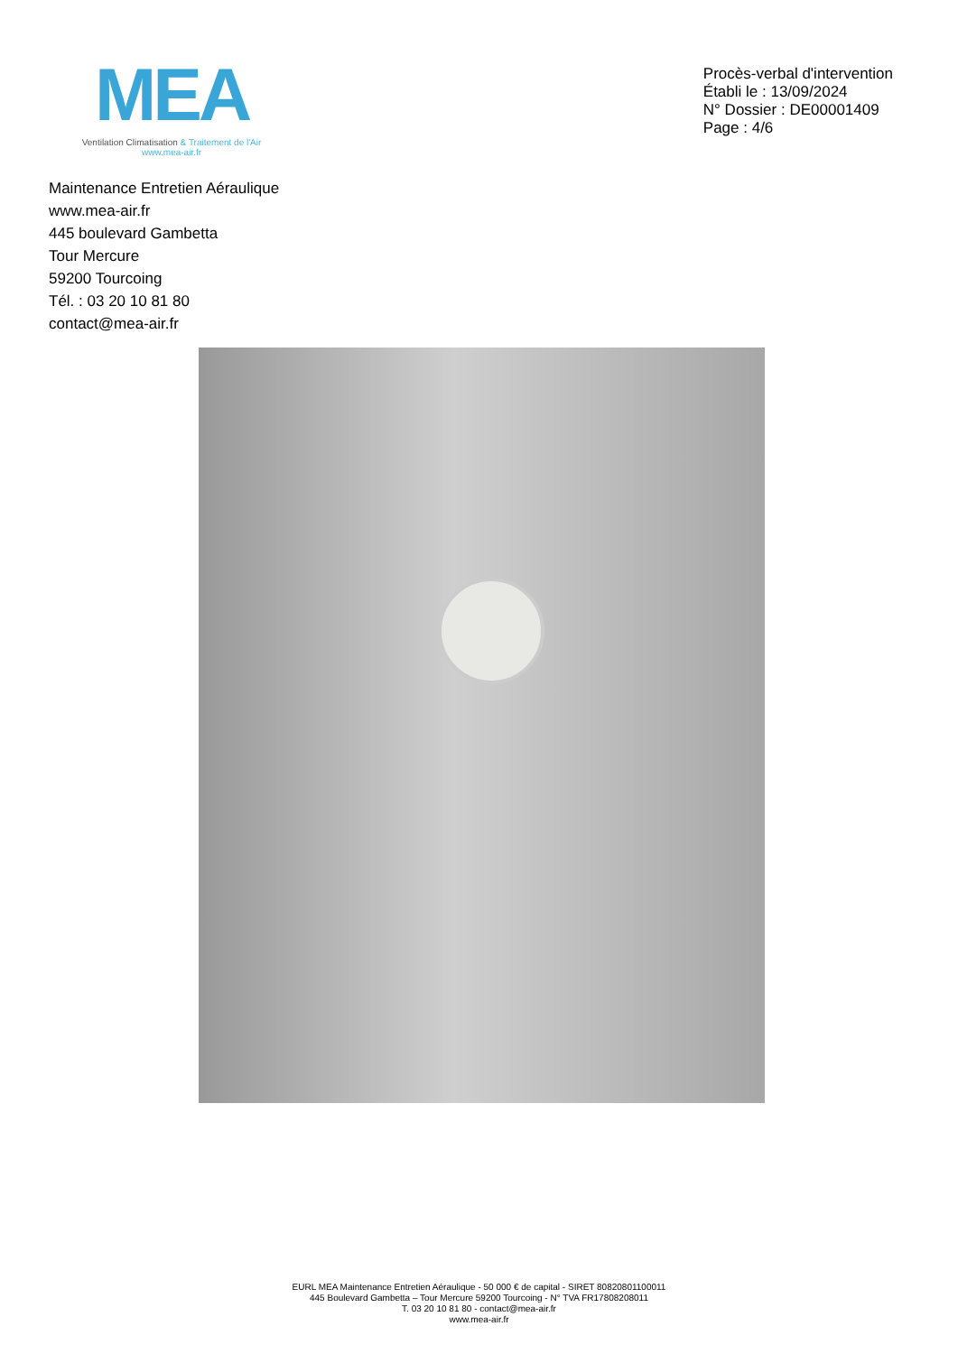MEA
Ventilation Climatisation & Traitement de l'Air
www.mea-air.fr
Procès-verbal d'intervention
Établi le : 13/09/2024
N° Dossier : DE00001409
Page : 4/6
Maintenance Entretien Aéraulique
www.mea-air.fr
445 boulevard Gambetta
Tour Mercure
59200 Tourcoing
Tél. : 03 20 10 81 80
contact@mea-air.fr
EURL MEA Maintenance Entretien Aéraulique - 50 000 € de capital - SIRET 80820801100011
445 Boulevard Gambetta – Tour Mercure 59200 Tourcoing - N° TVA FR17808208011
T. 03 20 10 81 80 - contact@mea-air.fr
www.mea-air.fr